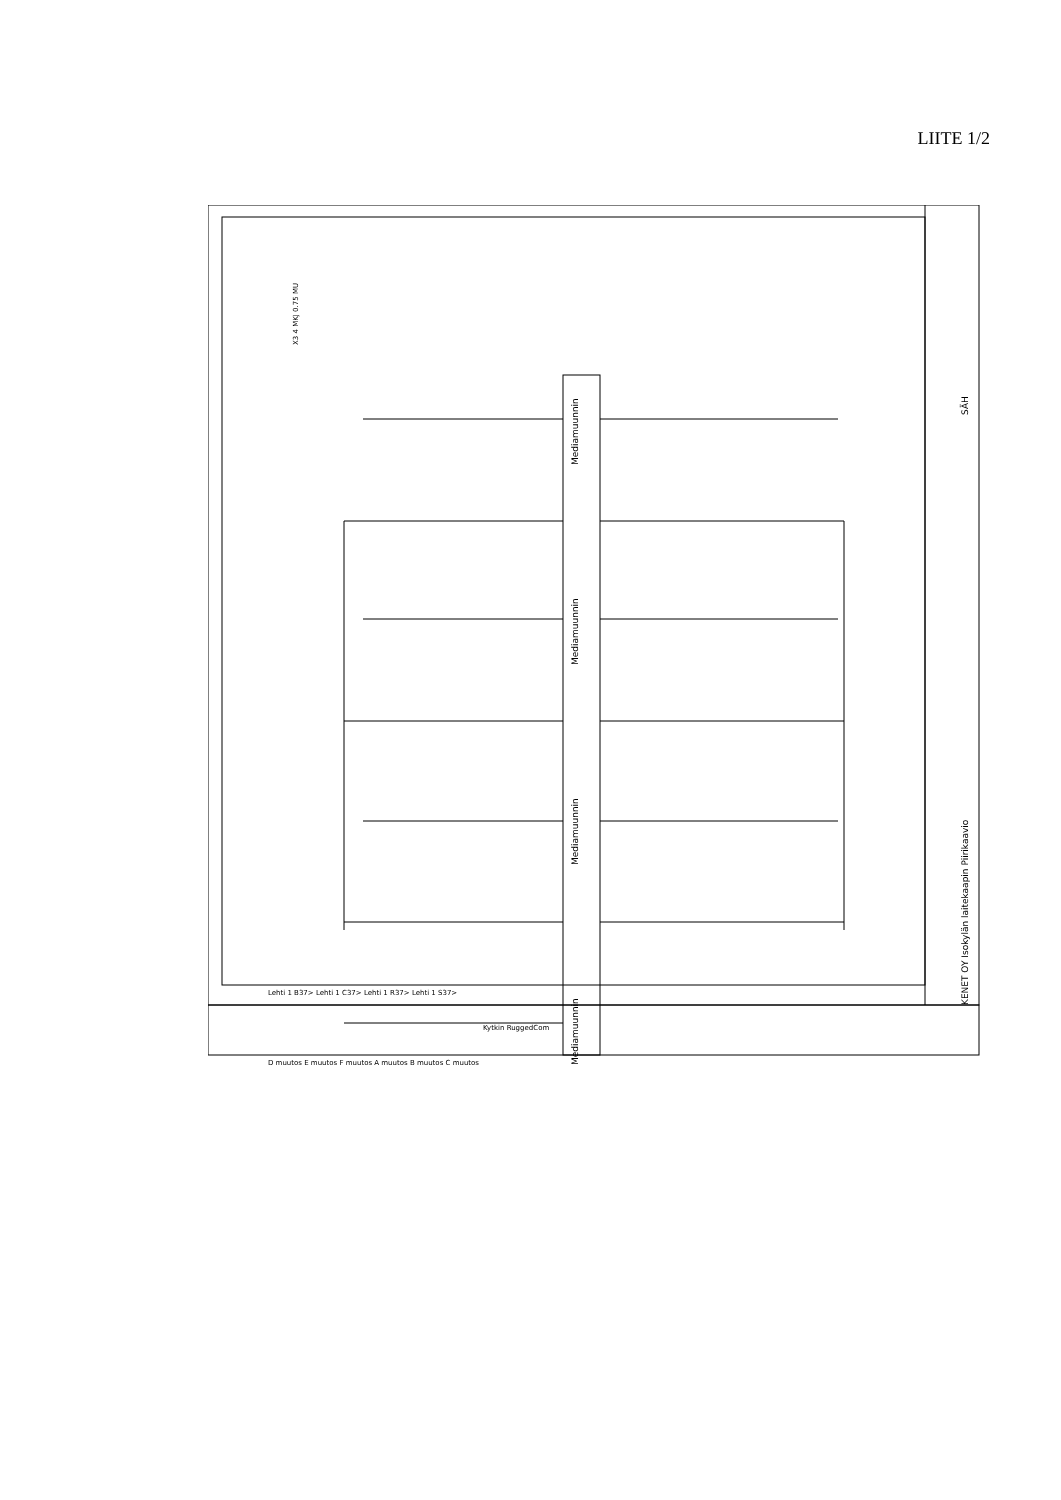LIITE 1/2
Mediamuunnin
Mediamuunnin
Mediamuunnin
Mediamuunnin
KENET OY Isokylän laitekaapin Piirikaavio
SÄH
X3 4 MKJ 0.75 MU
Kytkin RuggedCom
D muutos E muutos F muutos A muutos B muutos C muutos
Lehti 1 B37> Lehti 1 C37> Lehti 1 R37> Lehti 1 S37>